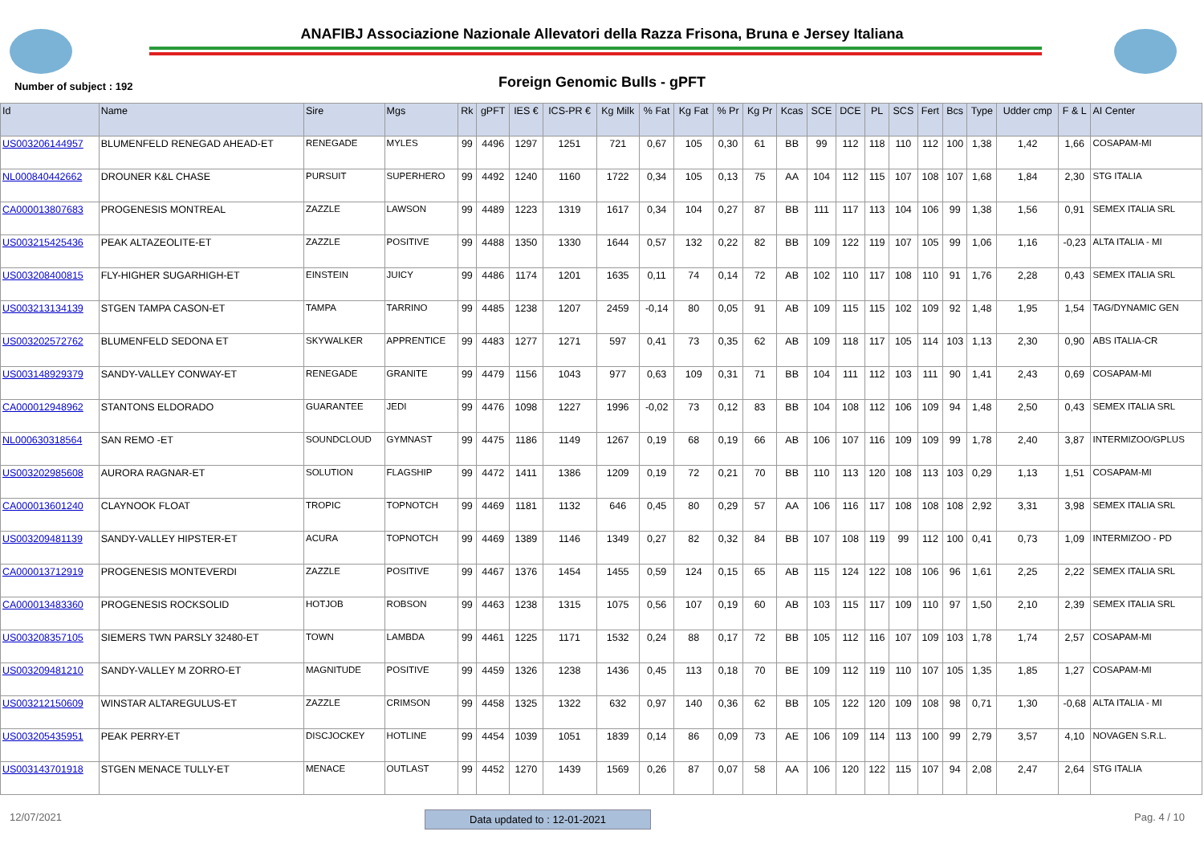ANAFIBJ Associazione Nazionale Allevatori della Razza Frisona, Bruna e Jersey Italiana
Number of subject : 192
Foreign Genomic Bulls - gPFT
| Id | Name | Sire | Mgs | Rk | gPFT | IES € | ICS-PR € | Kg Milk | % Fat | Kg Fat | % Pr | Kg Pr | Kcas | SCE | DCE | PL | SCS | Fert | Bcs | Type | Udder cmp | F & L | AI Center |
| --- | --- | --- | --- | --- | --- | --- | --- | --- | --- | --- | --- | --- | --- | --- | --- | --- | --- | --- | --- | --- | --- | --- | --- |
| US003206144957 | BLUMENFELD RENEGAD AHEAD-ET | RENEGADE | MYLES | 99 | 4496 | 1297 | 1251 | 721 | 0,67 | 105 | 0,30 | 61 | BB | 99 | 112 | 118 | 110 | 112 | 100 | 1,38 | 1,42 | 1,66 | COSAPAM-MI |
| NL000840442662 | DROUNER K&L CHASE | PURSUIT | SUPERHERO | 99 | 4492 | 1240 | 1160 | 1722 | 0,34 | 105 | 0,13 | 75 | AA | 104 | 112 | 115 | 107 | 108 | 107 | 1,68 | 1,84 | 2,30 | STG ITALIA |
| CA000013807683 | PROGENESIS MONTREAL | ZAZZLE | LAWSON | 99 | 4489 | 1223 | 1319 | 1617 | 0,34 | 104 | 0,27 | 87 | BB | 111 | 117 | 113 | 104 | 106 | 99 | 1,38 | 1,56 | 0,91 | SEMEX ITALIA SRL |
| US003215425436 | PEAK ALTAZEOLITE-ET | ZAZZLE | POSITIVE | 99 | 4488 | 1350 | 1330 | 1644 | 0,57 | 132 | 0,22 | 82 | BB | 109 | 122 | 119 | 107 | 105 | 99 | 1,06 | 1,16 | -0,23 | ALTA ITALIA - MI |
| US003208400815 | FLY-HIGHER SUGARHIGH-ET | EINSTEIN | JUICY | 99 | 4486 | 1174 | 1201 | 1635 | 0,11 | 74 | 0,14 | 72 | AB | 102 | 110 | 117 | 108 | 110 | 91 | 1,76 | 2,28 | 0,43 | SEMEX ITALIA SRL |
| US003213134139 | STGEN TAMPA CASON-ET | TAMPA | TARRINO | 99 | 4485 | 1238 | 1207 | 2459 | -0,14 | 80 | 0,05 | 91 | AB | 109 | 115 | 115 | 102 | 109 | 92 | 1,48 | 1,95 | 1,54 | TAG/DYNAMIC GEN |
| US003202572762 | BLUMENFELD SEDONA ET | SKYWALKER | APPRENTICE | 99 | 4483 | 1277 | 1271 | 597 | 0,41 | 73 | 0,35 | 62 | AB | 109 | 118 | 117 | 105 | 114 | 103 | 1,13 | 2,30 | 0,90 | ABS ITALIA-CR |
| US003148929379 | SANDY-VALLEY CONWAY-ET | RENEGADE | GRANITE | 99 | 4479 | 1156 | 1043 | 977 | 0,63 | 109 | 0,31 | 71 | BB | 104 | 111 | 112 | 103 | 111 | 90 | 1,41 | 2,43 | 0,69 | COSAPAM-MI |
| CA000012948962 | STANTONS ELDORADO | GUARANTEE | JEDI | 99 | 4476 | 1098 | 1227 | 1996 | -0,02 | 73 | 0,12 | 83 | BB | 104 | 108 | 112 | 106 | 109 | 94 | 1,48 | 2,50 | 0,43 | SEMEX ITALIA SRL |
| NL000630318564 | SAN REMO -ET | SOUNDCLOUD | GYMNAST | 99 | 4475 | 1186 | 1149 | 1267 | 0,19 | 68 | 0,19 | 66 | AB | 106 | 107 | 116 | 109 | 109 | 99 | 1,78 | 2,40 | 3,87 | INTERMIZOO/GPLUS |
| US003202985608 | AURORA RAGNAR-ET | SOLUTION | FLAGSHIP | 99 | 4472 | 1411 | 1386 | 1209 | 0,19 | 72 | 0,21 | 70 | BB | 110 | 113 | 120 | 108 | 113 | 103 | 0,29 | 1,13 | 1,51 | COSAPAM-MI |
| CA000013601240 | CLAYNOOK FLOAT | TROPIC | TOPNOTCH | 99 | 4469 | 1181 | 1132 | 646 | 0,45 | 80 | 0,29 | 57 | AA | 106 | 116 | 117 | 108 | 108 | 108 | 2,92 | 3,31 | 3,98 | SEMEX ITALIA SRL |
| US003209481139 | SANDY-VALLEY HIPSTER-ET | ACURA | TOPNOTCH | 99 | 4469 | 1389 | 1146 | 1349 | 0,27 | 82 | 0,32 | 84 | BB | 107 | 108 | 119 | 99 | 112 | 100 | 0,41 | 0,73 | 1,09 | INTERMIZOO - PD |
| CA000013712919 | PROGENESIS MONTEVERDI | ZAZZLE | POSITIVE | 99 | 4467 | 1376 | 1454 | 1455 | 0,59 | 124 | 0,15 | 65 | AB | 115 | 124 | 122 | 108 | 106 | 96 | 1,61 | 2,25 | 2,22 | SEMEX ITALIA SRL |
| CA000013483360 | PROGENESIS ROCKSOLID | HOTJOB | ROBSON | 99 | 4463 | 1238 | 1315 | 1075 | 0,56 | 107 | 0,19 | 60 | AB | 103 | 115 | 117 | 109 | 110 | 97 | 1,50 | 2,10 | 2,39 | SEMEX ITALIA SRL |
| US003208357105 | SIEMERS TWN PARSLY 32480-ET | TOWN | LAMBDA | 99 | 4461 | 1225 | 1171 | 1532 | 0,24 | 88 | 0,17 | 72 | BB | 105 | 112 | 116 | 107 | 109 | 103 | 1,78 | 1,74 | 2,57 | COSAPAM-MI |
| US003209481210 | SANDY-VALLEY M ZORRO-ET | MAGNITUDE | POSITIVE | 99 | 4459 | 1326 | 1238 | 1436 | 0,45 | 113 | 0,18 | 70 | BE | 109 | 112 | 119 | 110 | 107 | 105 | 1,35 | 1,85 | 1,27 | COSAPAM-MI |
| US003212150609 | WINSTAR ALTAREGULUS-ET | ZAZZLE | CRIMSON | 99 | 4458 | 1325 | 1322 | 632 | 0,97 | 140 | 0,36 | 62 | BB | 105 | 122 | 120 | 109 | 108 | 98 | 0,71 | 1,30 | -0,68 | ALTA ITALIA - MI |
| US003205435951 | PEAK PERRY-ET | DISCJOCKEY | HOTLINE | 99 | 4454 | 1039 | 1051 | 1839 | 0,14 | 86 | 0,09 | 73 | AE | 106 | 109 | 114 | 113 | 100 | 99 | 2,79 | 3,57 | 4,10 | NOVAGEN S.R.L. |
| US003143701918 | STGEN MENACE TULLY-ET | MENACE | OUTLAST | 99 | 4452 | 1270 | 1439 | 1569 | 0,26 | 87 | 0,07 | 58 | AA | 106 | 120 | 122 | 115 | 107 | 94 | 2,08 | 2,47 | 2,64 | STG ITALIA |
12/07/2021 Data updated to : 12-01-2021
Pag. 4 / 10